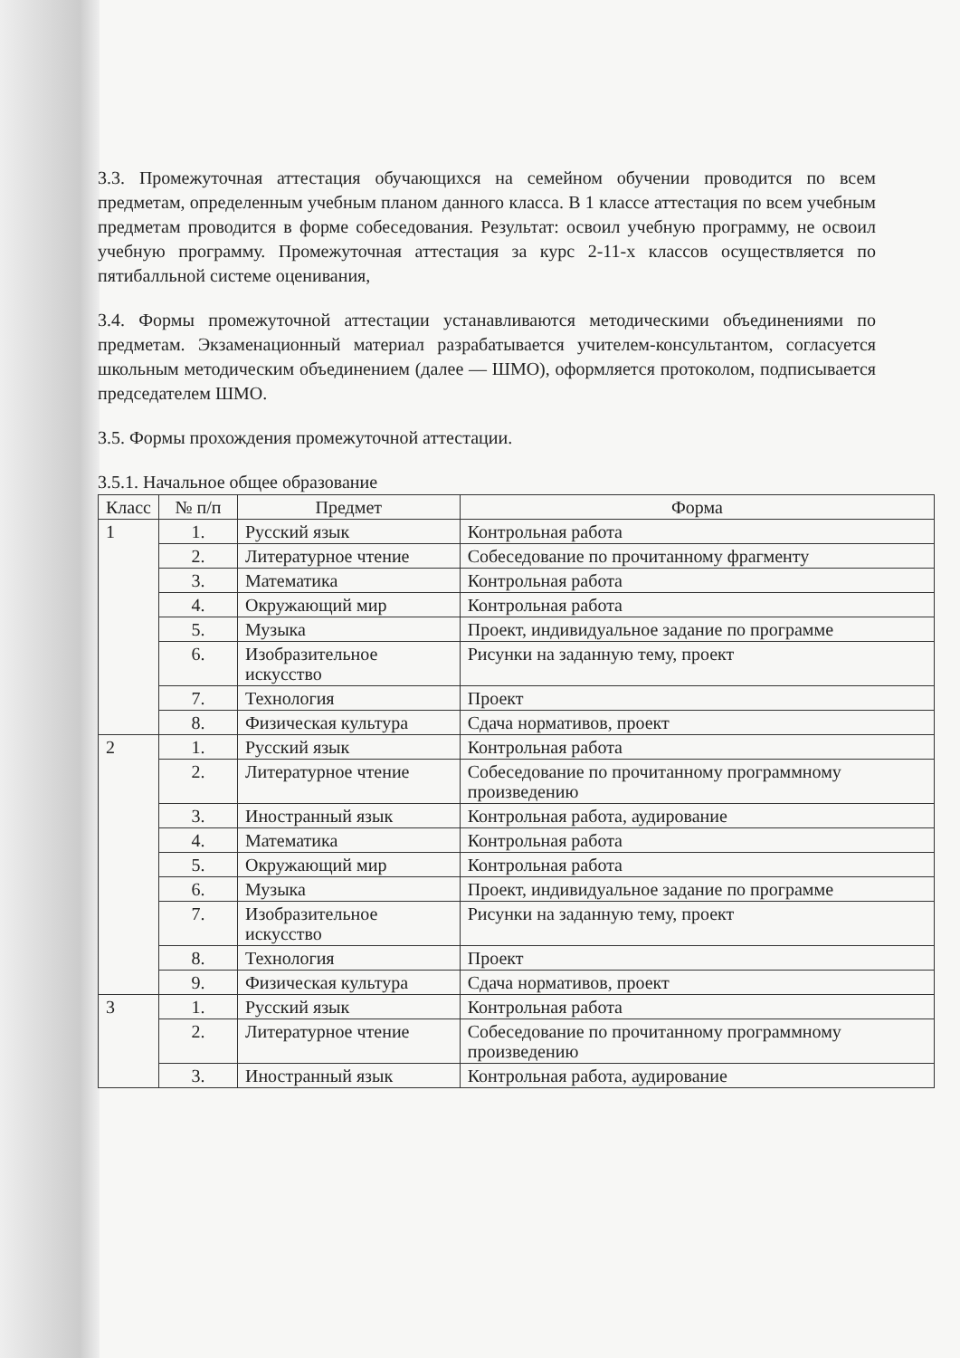3.3. Промежуточная аттестация обучающихся на семейном обучении проводится по всем предметам, определенным учебным планом данного класса. В 1 классе аттестация по всем учебным предметам проводится в форме собеседования. Результат: освоил учебную программу, не освоил учебную программу. Промежуточная аттестация за курс 2-11-х классов осуществляется по пятибалльной системе оценивания,
3.4. Формы промежуточной аттестации устанавливаются методическими объединениями по предметам. Экзаменационный материал разрабатывается учителем-консультантом, согласуется школьным методическим объединением (далее — ШМО), оформляется протоколом, подписывается председателем ШМО.
3.5. Формы прохождения промежуточной аттестации.
3.5.1. Начальное общее образование
| Класс | № п/п | Предмет | Форма |
| --- | --- | --- | --- |
| 1 | 1. | Русский язык | Контрольная работа |
| | 2. | Литературное чтение | Собеседование по прочитанному фрагменту |
| | 3. | Математика | Контрольная работа |
| | 4. | Окружающий мир | Контрольная работа |
| | 5. | Музыка | Проект, индивидуальное задание по программе |
| | 6. | Изобразительное искусство | Рисунки на заданную тему, проект |
| | 7. | Технология | Проект |
| | 8. | Физическая культура | Сдача нормативов, проект |
| 2 | 1. | Русский язык | Контрольная работа |
| | 2. | Литературное чтение | Собеседование по прочитанному программному произведению |
| | 3. | Иностранный язык | Контрольная работа, аудирование |
| | 4. | Математика | Контрольная работа |
| | 5. | Окружающий мир | Контрольная работа |
| | 6. | Музыка | Проект, индивидуальное задание по программе |
| | 7. | Изобразительное искусство | Рисунки на заданную тему, проект |
| | 8. | Технология | Проект |
| | 9. | Физическая культура | Сдача нормативов, проект |
| 3 | 1. | Русский язык | Контрольная работа |
| | 2. | Литературное чтение | Собеседование по прочитанному программному произведению |
| | 3. | Иностранный язык | Контрольная работа, аудирование |